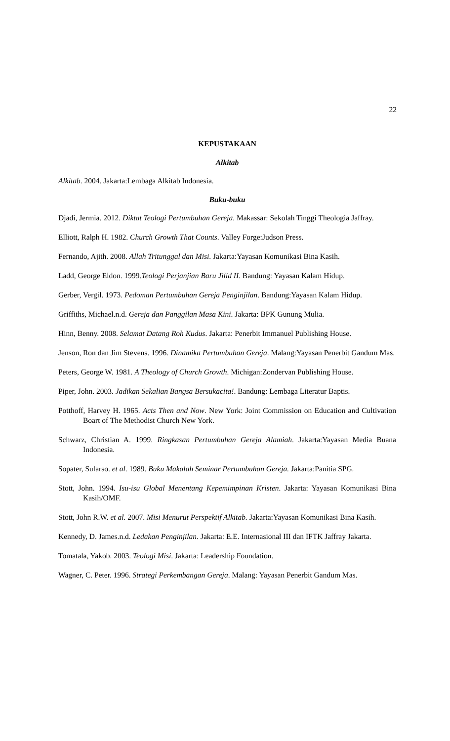22
KEPUSTAKAAN
Alkitab
Alkitab. 2004. Jakarta:Lembaga Alkitab Indonesia.
Buku-buku
Djadi, Jermia. 2012. Diktat Teologi Pertumbuhan Gereja. Makassar: Sekolah Tinggi Theologia Jaffray.
Elliott, Ralph H. 1982. Church Growth That Counts. Valley Forge:Judson Press.
Fernando, Ajith. 2008. Allah Tritunggal dan Misi. Jakarta:Yayasan Komunikasi Bina Kasih.
Ladd, George Eldon. 1999.Teologi Perjanjian Baru Jilid II. Bandung: Yayasan Kalam Hidup.
Gerber, Vergil. 1973. Pedoman Pertumbuhan Gereja Penginjilan. Bandung:Yayasan Kalam Hidup.
Griffiths, Michael.n.d. Gereja dan Panggilan Masa Kini. Jakarta: BPK Gunung Mulia.
Hinn, Benny. 2008. Selamat Datang Roh Kudus. Jakarta: Penerbit Immanuel Publishing House.
Jenson, Ron dan Jim Stevens. 1996. Dinamika Pertumbuhan Gereja. Malang:Yayasan Penerbit Gandum Mas.
Peters, George W. 1981. A Theology of Church Growth. Michigan:Zondervan Publishing House.
Piper, John. 2003. Jadikan Sekalian Bangsa Bersukacita!. Bandung: Lembaga Literatur Baptis.
Potthoff, Harvey H. 1965. Acts Then and Now. New York: Joint Commission on Education and Cultivation Boart of The Methodist Church New York.
Schwarz, Christian A. 1999. Ringkasan Pertumbuhan Gereja Alamiah. Jakarta:Yayasan Media Buana Indonesia.
Sopater, Sularso. et al. 1989. Buku Makalah Seminar Pertumbuhan Gereja. Jakarta:Panitia SPG.
Stott, John. 1994. Isu-isu Global Menentang Kepemimpinan Kristen. Jakarta: Yayasan Komunikasi Bina Kasih/OMF.
Stott, John R.W. et al. 2007. Misi Menurut Perspektif Alkitab. Jakarta:Yayasan Komunikasi Bina Kasih.
Kennedy, D. James.n.d. Ledakan Penginjilan. Jakarta: E.E. Internasional III dan IFTK Jaffray Jakarta.
Tomatala, Yakob. 2003. Teologi Misi. Jakarta: Leadership Foundation.
Wagner, C. Peter. 1996. Strategi Perkembangan Gereja. Malang: Yayasan Penerbit Gandum Mas.